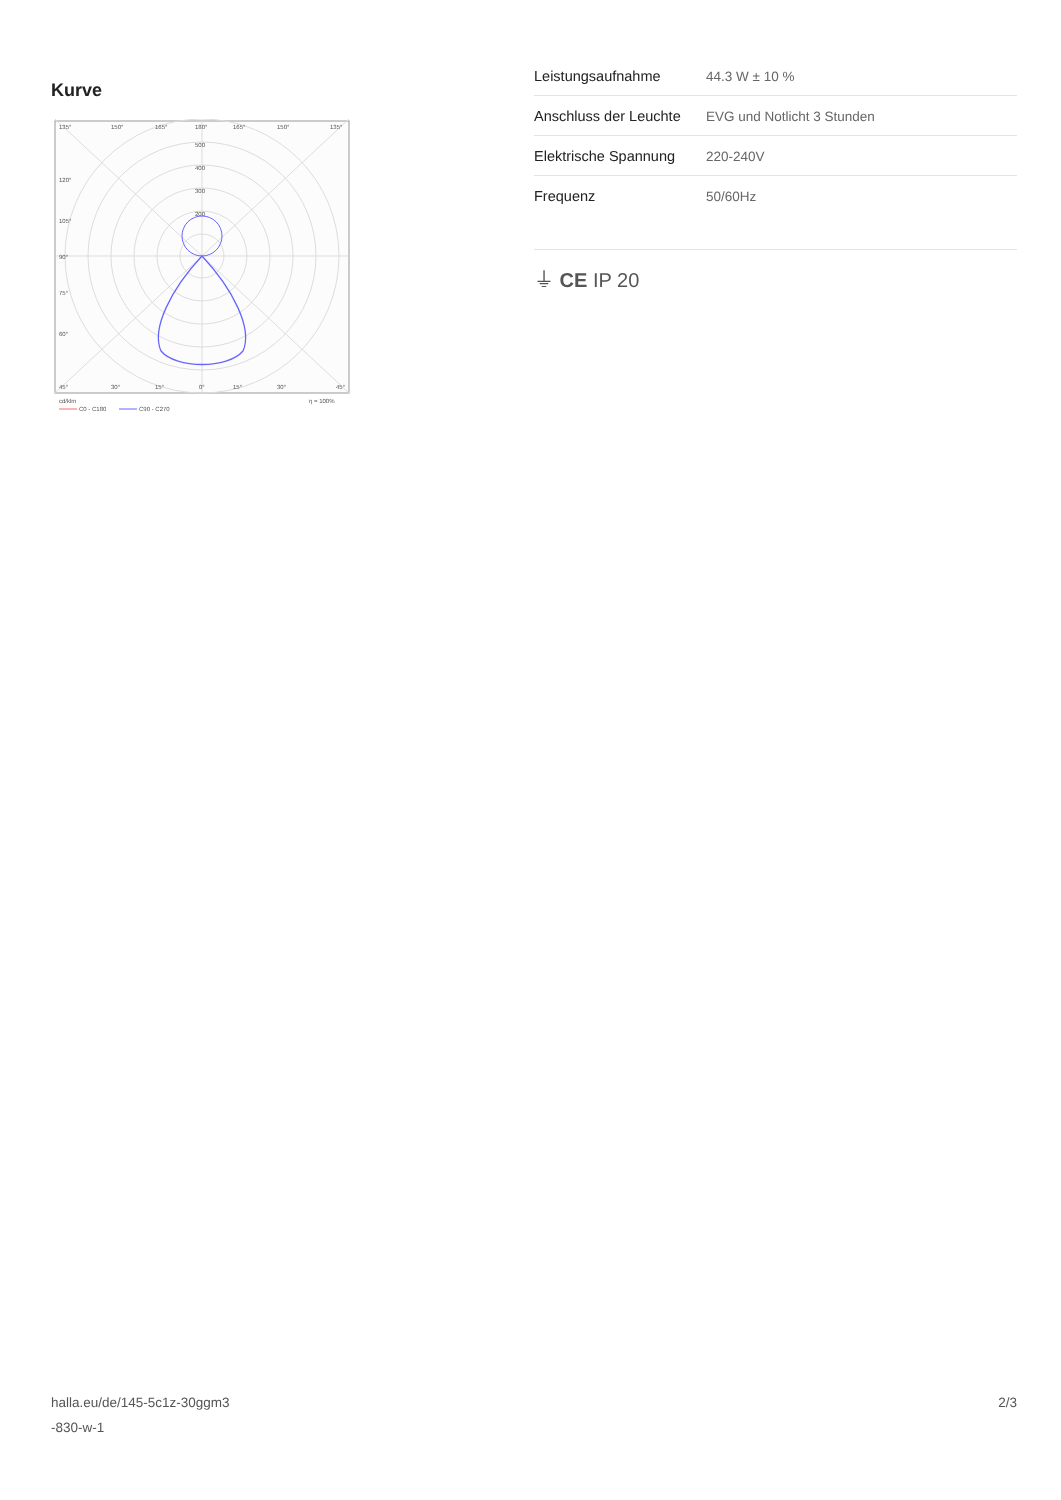Kurve
135°
150°
165°
180°
165°
150°
135°
500
400
300
200
120°
105°
90°
75°
60°
45°
30°
15°
0°
15°
30°
45°
cd/klm
η = 100%
C0 - C180
C90 - C270
| Leistungsaufnahme | 44.3 W ± 10 % |
| Anschluss der Leuchte | EVG und Notlicht 3 Stunden |
| Elektrische Spannung | 220-240V |
| Frequenz | 50/60Hz |
⏚ CE IP 20
halla.eu/de/145-5c1z-30ggm3
-830-w-1
2/3